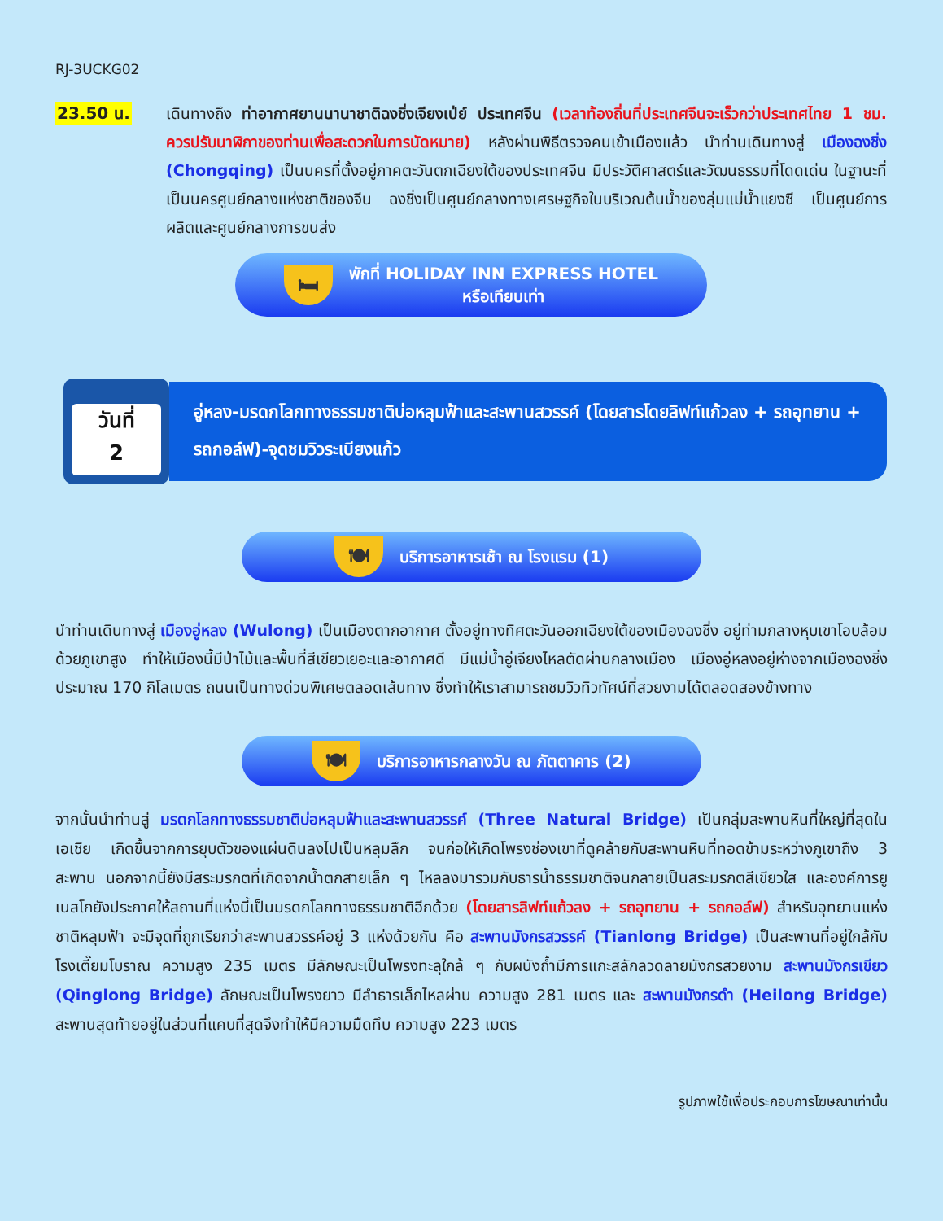RJ-3UCKG02
23.50 น. เดินทางถึง ท่าอากาศยานนานาชาติฉงชิ่งเจียงเป่ย์ ประเทศจีน (เวลาท้องถิ่นที่ประเทศจีนจะเร็วกว่าประเทศไทย 1 ชม. ควรปรับนาฬิกาของท่านเพื่อสะดวกในการนัดหมาย) หลังผ่านพิธีตรวจคนเข้าเมืองแล้ว นำท่านเดินทางสู่ เมืองฉงชิ่ง (Chongqing) เป็นนครที่ตั้งอยู่ภาคตะวันตกเฉียงใต้ของประเทศจีน มีประวัติศาสตร์และวัฒนธรรมที่โดดเด่น ในฐานะที่เป็นนครศูนย์กลางแห่งชาติของจีน ฉงชิ่งเป็นศูนย์กลางทางเศรษฐกิจในบริเวณต้นน้ำของลุ่มแม่น้ำแยงซี เป็นศูนย์การผลิตและศูนย์กลางการขนส่ง
🛏
พักที่ HOLIDAY INN EXPRESS HOTEL
หรือเทียบเท่า
วันที่
2
อู่หลง-มรดกโลกทางธรรมชาติบ่อหลุมฟ้าและสะพานสวรรค์ (โดยสารโดยลิฟท์แก้วลง + รถอุทยาน + รถกอล์ฟ)-จุดชมวิวระเบียงแก้ว
🍽
บริการอาหารเช้า ณ โรงแรม (1)
นำท่านเดินทางสู่ เมืองอู่หลง (Wulong) เป็นเมืองตากอากาศ ตั้งอยู่ทางทิศตะวันออกเฉียงใต้ของเมืองฉงชิ่ง อยู่ท่ามกลางหุบเขาโอบล้อมด้วยภูเขาสูง ทำให้เมืองนี้มีป่าไม้และพื้นที่สีเขียวเยอะและอากาศดี มีแม่น้ำอู่เจียงไหลตัดผ่านกลางเมือง เมืองอู่หลงอยู่ห่างจากเมืองฉงชิ่งประมาณ 170 กิโลเมตร ถนนเป็นทางด่วนพิเศษตลอดเส้นทาง ซึ่งทำให้เราสามารถชมวิวทิวทัศน์ที่สวยงามได้ตลอดสองข้างทาง
🍽
บริการอาหารกลางวัน ณ ภัตตาคาร (2)
จากนั้นนำท่านสู่ มรดกโลกทางธรรมชาติบ่อหลุมฟ้าและสะพานสวรรค์ (Three Natural Bridge) เป็นกลุ่มสะพานหินที่ใหญ่ที่สุดในเอเชีย เกิดขึ้นจากการยุบตัวของแผ่นดินลงไปเป็นหลุมลึก จนก่อให้เกิดโพรงช่องเขาที่ดูคล้ายกับสะพานหินที่ทอดข้ามระหว่างภูเขาถึง 3 สะพาน นอกจากนี้ยังมีสระมรกตที่เกิดจากน้ำตกสายเล็ก ๆ ไหลลงมารวมกับธารน้ำธรรมชาติจนกลายเป็นสระมรกตสีเขียวใส และองค์การยูเนสโกยังประกาศให้สถานที่แห่งนี้เป็นมรดกโลกทางธรรมชาติอีกด้วย (โดยสารลิฟท์แก้วลง + รถอุทยาน + รถกอล์ฟ) สำหรับอุทยานแห่งชาติหลุมฟ้า จะมีจุดที่ถูกเรียกว่าสะพานสวรรค์อยู่ 3 แห่งด้วยกัน คือ สะพานมังกรสวรรค์ (Tianlong Bridge) เป็นสะพานที่อยู่ใกล้กับโรงเตี๊ยมโบราณ ความสูง 235 เมตร มีลักษณะเป็นโพรงทะลุใกล้ ๆ กับผนังถ้ำมีการแกะสลักลวดลายมังกรสวยงาม สะพานมังกรเขียว (Qinglong Bridge) ลักษณะเป็นโพรงยาว มีลำธารเล็กไหลผ่าน ความสูง 281 เมตร และ สะพานมังกรดำ (Heilong Bridge) สะพานสุดท้ายอยู่ในส่วนที่แคบที่สุดจึงทำให้มีความมืดทึบ ความสูง 223 เมตร
รูปภาพใช้เพื่อประกอบการโฆษณาเท่านั้น